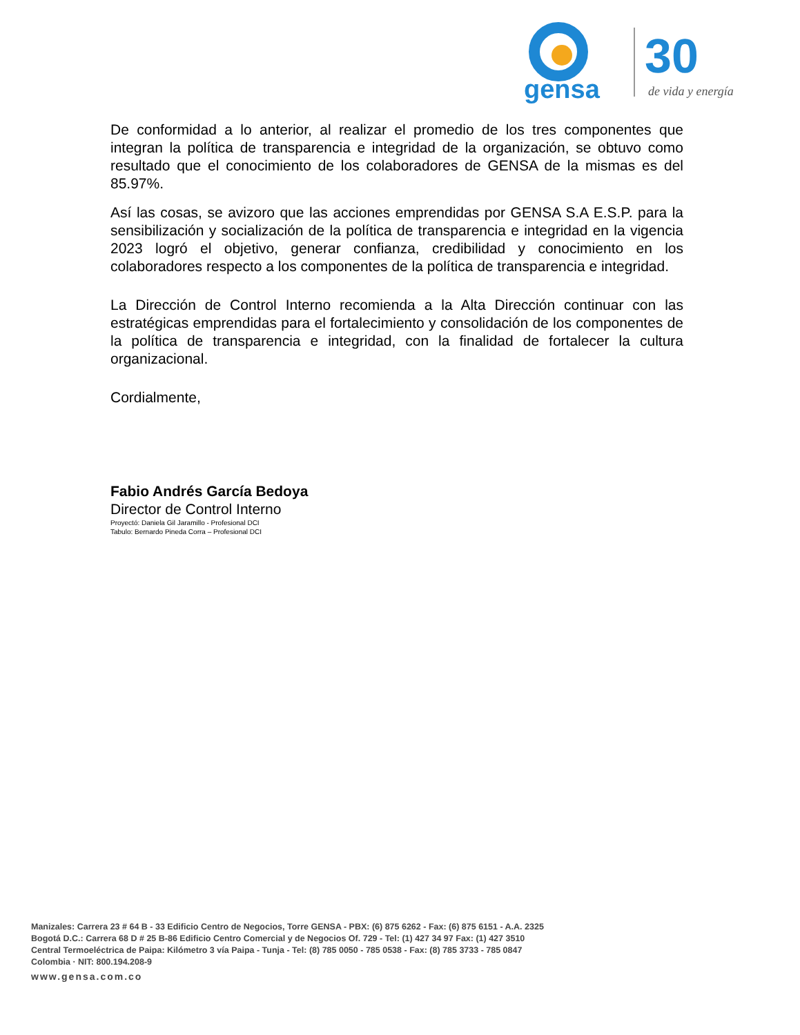gensa
30
de vida y energía
De conformidad a lo anterior, al realizar el promedio de los tres componentes que integran la política de transparencia e integridad de la organización, se obtuvo como resultado que el conocimiento de los colaboradores de GENSA de la mismas es del 85.97%.
Así las cosas, se avizoro que las acciones emprendidas por GENSA S.A E.S.P. para la sensibilización y socialización de la política de transparencia e integridad en la vigencia 2023 logró el objetivo, generar confianza, credibilidad y conocimiento en los colaboradores respecto a los componentes de la política de transparencia e integridad.
La Dirección de Control Interno recomienda a la Alta Dirección continuar con las estratégicas emprendidas para el fortalecimiento y consolidación de los componentes de la política de transparencia e integridad, con la finalidad de fortalecer la cultura organizacional.
Cordialmente,
Fabio Andrés García Bedoya
Director de Control Interno
Proyectó: Daniela Gil Jaramillo - Profesional DCI
Tabulo: Bernardo Pineda Corra – Profesional DCI
Manizales: Carrera 23 # 64 B - 33 Edificio Centro de Negocios, Torre GENSA - PBX: (6) 875 6262 - Fax: (6) 875 6151 - A.A. 2325
Bogotá D.C.: Carrera 68 D # 25 B-86 Edificio Centro Comercial y de Negocios Of. 729 - Tel: (1) 427 34 97 Fax: (1) 427 3510
Central Termoeléctrica de Paipa: Kilómetro 3 vía Paipa - Tunja - Tel: (8) 785 0050 - 785 0538 - Fax: (8) 785 3733 - 785 0847
Colombia · NIT: 800.194.208-9
www.gensa.com.co